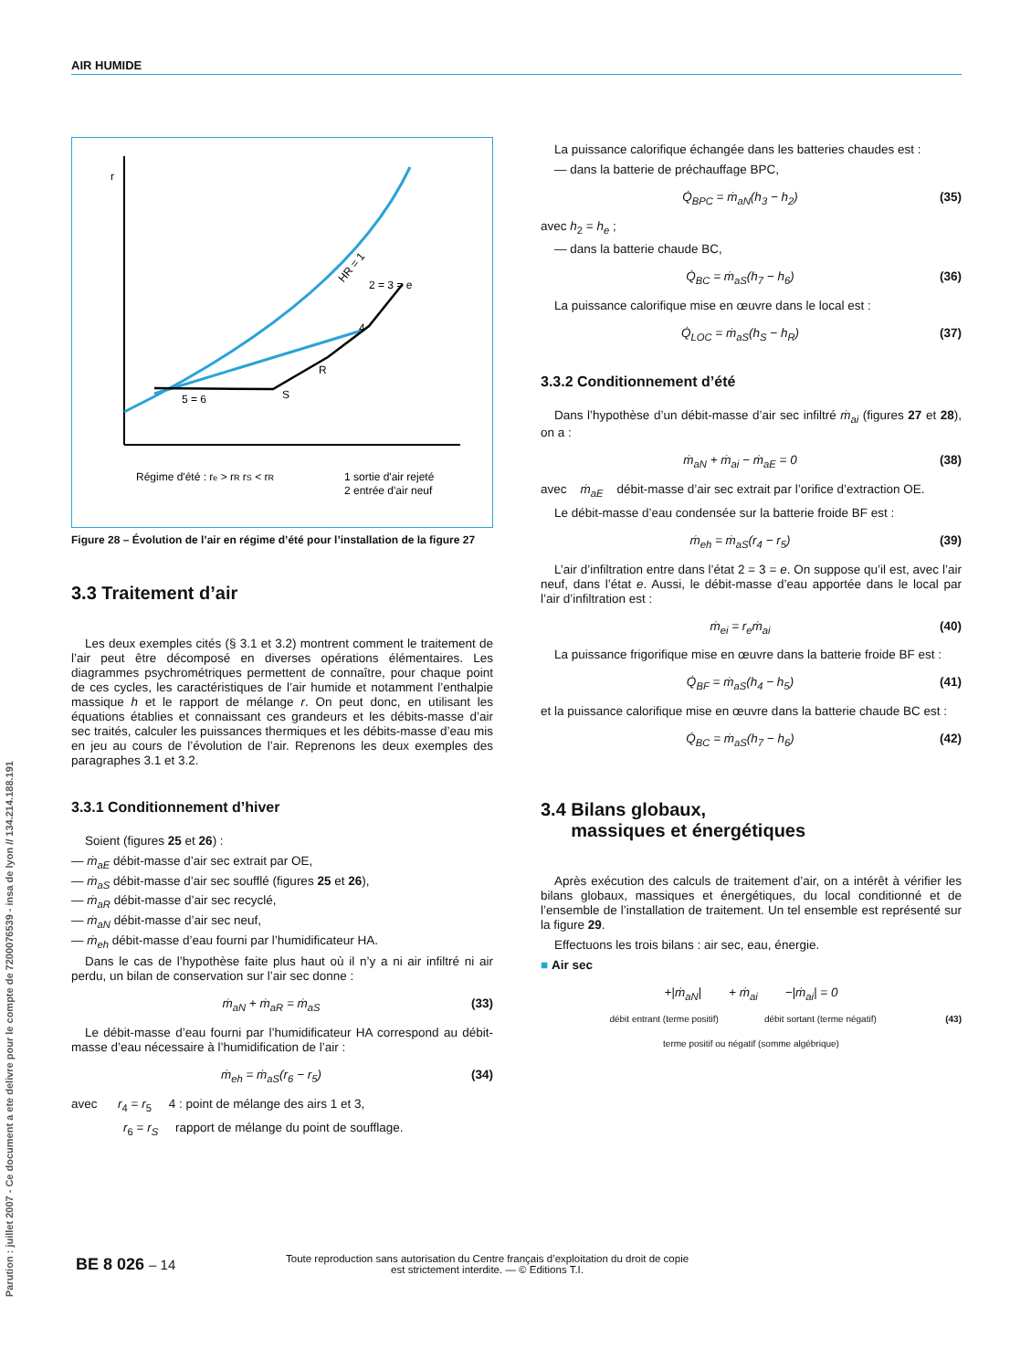AIR HUMIDE
Parution : juillet 2007 - Ce document a ete delivre pour le compte de 7200076539 - insa de lyon // 134.214.188.191
r
HR = 1
2 = 3 = e
4
5 = 6
S
R
Régime d'été : re > rR rS < rR
1 sortie d'air rejeté
2 entrée d'air neuf
Figure 28 – Évolution de l’air en régime d’été pour l’installation de la figure 27
3.3 Traitement d’air
Les deux exemples cités (§ 3.1 et 3.2) montrent comment le traitement de l’air peut être décomposé en diverses opérations élémentaires. Les diagrammes psychrométriques permettent de connaître, pour chaque point de ces cycles, les caractéristiques de l’air humide et notamment l’enthalpie massique h et le rapport de mélange r. On peut donc, en utilisant les équations établies et connaissant ces grandeurs et les débits-masse d’air sec traités, calculer les puissances thermiques et les débits-masse d’eau mis en jeu au cours de l’évolution de l’air. Reprenons les deux exemples des paragraphes 3.1 et 3.2.
3.3.1 Conditionnement d’hiver
Soient (figures 25 et 26) :
— ṁ<sub>aE</sub> débit-masse d’air sec extrait par OE,
— ṁ<sub>aS</sub> débit-masse d’air sec soufflé (figures 25 et 26),
— ṁ<sub>aR</sub> débit-masse d’air sec recyclé,
— ṁ<sub>aN</sub> débit-masse d’air sec neuf,
— ṁ<sub>eh</sub> débit-masse d’eau fourni par l’humidificateur HA.
Dans le cas de l’hypothèse faite plus haut où il n’y a ni air infiltré ni air perdu, un bilan de conservation sur l’air sec donne :
ṁ<sub>aN</sub> + ṁ<sub>aR</sub> = ṁ<sub>aS</sub> (33)
Le débit-masse d’eau fourni par l’humidificateur HA correspond au débit-masse d’eau nécessaire à l’humidification de l’air :
ṁ<sub>eh</sub> = ṁ<sub>aS</sub>(r<sub>6</sub> − r<sub>5</sub>) (34)
avec r<sub>4</sub> = r<sub>5</sub> 4 : point de mélange des airs 1 et 3,
r<sub>6</sub> = r<sub>S</sub> rapport de mélange du point de soufflage.
La puissance calorifique échangée dans les batteries chaudes est :
— dans la batterie de préchauffage BPC,
Q̇<sub>BPC</sub> = ṁ<sub>aN</sub>(h<sub>3</sub> − h<sub>2</sub>) (35)
avec h<sub>2</sub> = h<sub>e</sub> ;
— dans la batterie chaude BC,
Q̇<sub>BC</sub> = ṁ<sub>aS</sub>(h<sub>7</sub> − h<sub>6</sub>) (36)
La puissance calorifique mise en œuvre dans le local est :
Q̇<sub>LOC</sub> = ṁ<sub>aS</sub>(h<sub>S</sub> − h<sub>R</sub>) (37)
3.3.2 Conditionnement d’été
Dans l’hypothèse d’un débit-masse d’air sec infiltré ṁ<sub>ai</sub> (figures 27 et 28), on a :
ṁ<sub>aN</sub> + ṁ<sub>ai</sub> − ṁ<sub>aE</sub> = 0 (38)
avec ṁ<sub>aE</sub> débit-masse d’air sec extrait par l’orifice d’extraction OE.
Le débit-masse d’eau condensée sur la batterie froide BF est :
ṁ<sub>eh</sub> = ṁ<sub>aS</sub>(r<sub>4</sub> − r<sub>5</sub>) (39)
L’air d’infiltration entre dans l’état 2 = 3 = e. On suppose qu’il est, avec l’air neuf, dans l’état e. Aussi, le débit-masse d’eau apportée dans le local par l’air d’infiltration est :
ṁ<sub>ei</sub> = r<sub>e</sub>ṁ<sub>ai</sub> (40)
La puissance frigorifique mise en œuvre dans la batterie froide BF est :
Q̇<sub>BF</sub> = ṁ<sub>aS</sub>(h<sub>4</sub> − h<sub>5</sub>) (41)
et la puissance calorifique mise en œuvre dans la batterie chaude BC est :
Q̇<sub>BC</sub> = ṁ<sub>aS</sub>(h<sub>7</sub> − h<sub>6</sub>) (42)
3.4 Bilans globaux,
massiques et énergétiques
Après exécution des calculs de traitement d’air, on a intérêt à vérifier les bilans globaux, massiques et énergétiques, du local conditionné et de l’ensemble de l’installation de traitement. Un tel ensemble est représenté sur la figure 29.
Effectuons les trois bilans : air sec, eau, énergie.
■ Air sec
+|ṁ<sub>aN</sub>| + ṁ<sub>ai</sub> −|ṁ<sub>ai</sub>| = 0
débit entrant (terme positif) débit sortant (terme négatif) (43)
terme positif ou négatif (somme algébrique)
BE 8 026 – 14
Toute reproduction sans autorisation du Centre français d’exploitation du droit de copie
est strictement interdite. — © Editions T.I.